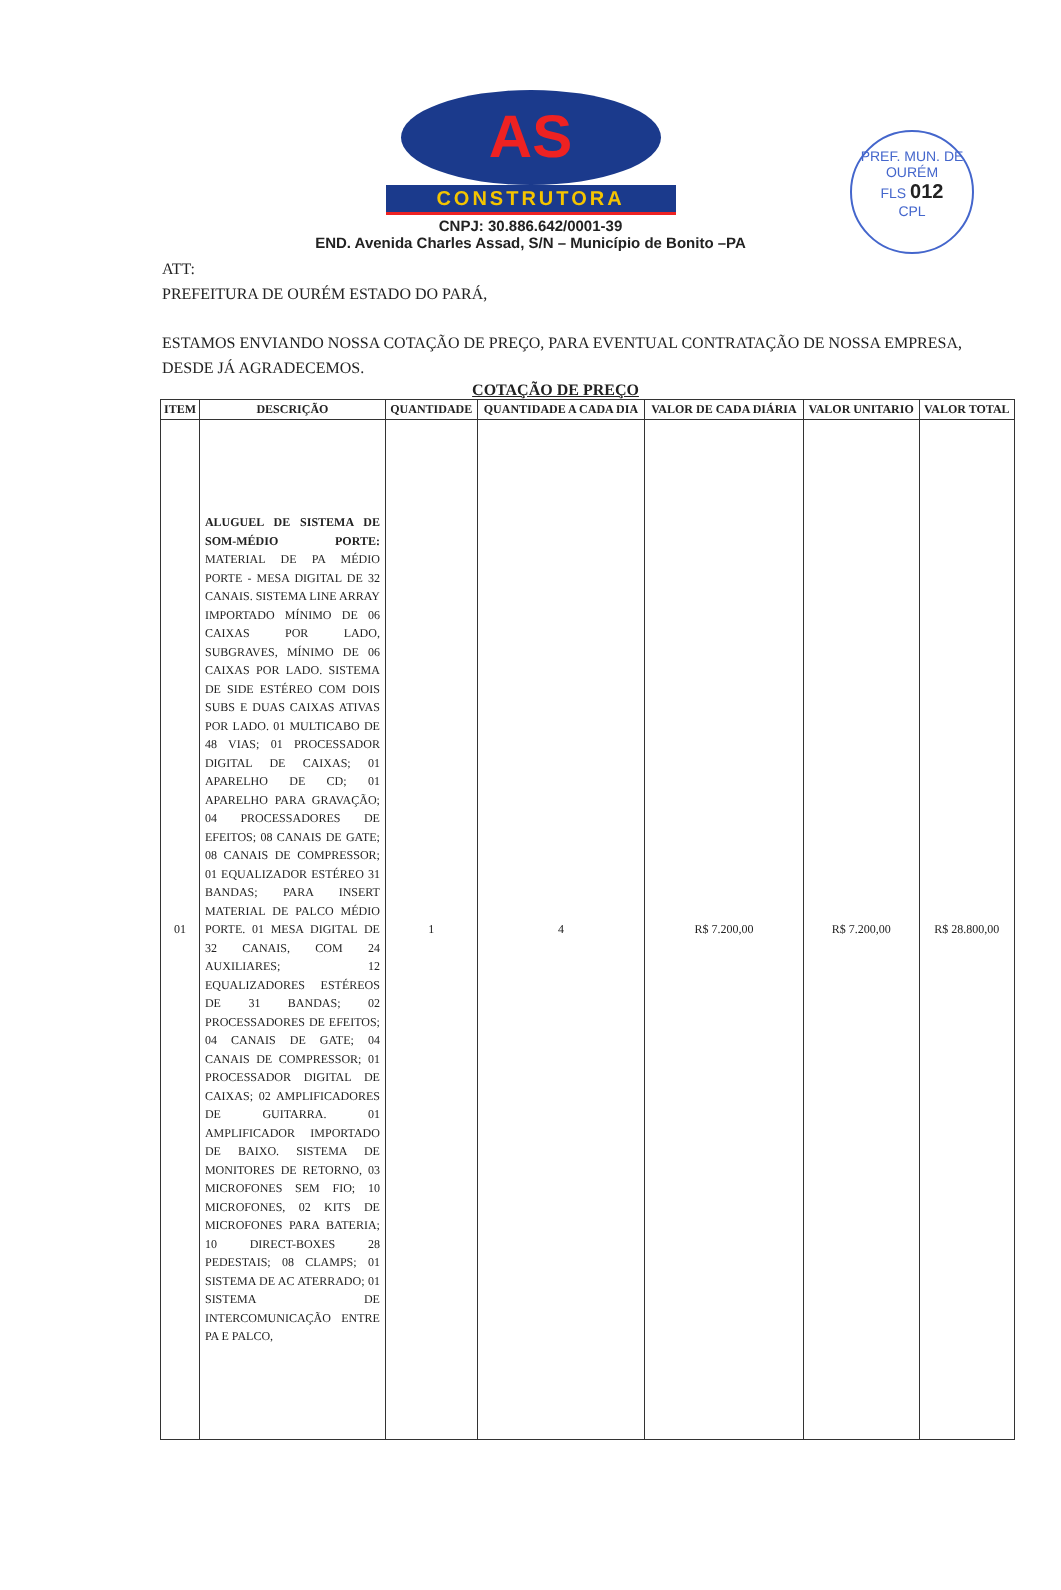PREF. MUN. DE OURÉM
FLS 012
CPL
AS
CONSTRUTORA
CNPJ: 30.886.642/0001-39
END. Avenida Charles Assad, S/N – Município de Bonito –PA
ATT:
PREFEITURA DE OURÉM ESTADO DO PARÁ,
ESTAMOS ENVIANDO NOSSA COTAÇÃO DE PREÇO, PARA EVENTUAL CONTRATAÇÃO DE NOSSA EMPRESA, DESDE JÁ AGRADECEMOS.
COTAÇÃO DE PREÇO
| ITEM | DESCRIÇÃO | QUANTIDADE | QUANTIDADE A CADA DIA | VALOR DE CADA DIÁRIA | VALOR UNITARIO | VALOR TOTAL |
| --- | --- | --- | --- | --- | --- | --- |
| 01 | ALUGUEL DE SISTEMA DE SOM-MÉDIO PORTE: MATERIAL DE PA MÉDIO PORTE - MESA DIGITAL DE 32 CANAIS. SISTEMA LINE ARRAY IMPORTADO MÍNIMO DE 06 CAIXAS POR LADO, SUBGRAVES, MÍNIMO DE 06 CAIXAS POR LADO. SISTEMA DE SIDE ESTÉREO COM DOIS SUBS E DUAS CAIXAS ATIVAS POR LADO. 01 MULTICABO DE 48 VIAS; 01 PROCESSADOR DIGITAL DE CAIXAS; 01 APARELHO DE CD; 01 APARELHO PARA GRAVAÇÃO; 04 PROCESSADORES DE EFEITOS; 08 CANAIS DE GATE; 08 CANAIS DE COMPRESSOR; 01 EQUALIZADOR ESTÉREO 31 BANDAS; PARA INSERT MATERIAL DE PALCO MÉDIO PORTE. 01 MESA DIGITAL DE 32 CANAIS, COM 24 AUXILIARES; 12 EQUALIZADORES ESTÉREOS DE 31 BANDAS; 02 PROCESSADORES DE EFEITOS; 04 CANAIS DE GATE; 04 CANAIS DE COMPRESSOR; 01 PROCESSADOR DIGITAL DE CAIXAS; 02 AMPLIFICADORES DE GUITARRA. 01 AMPLIFICADOR IMPORTADO DE BAIXO. SISTEMA DE MONITORES DE RETORNO, 03 MICROFONES SEM FIO; 10 MICROFONES, 02 KITS DE MICROFONES PARA BATERIA; 10 DIRECT-BOXES 28 PEDESTAIS; 08 CLAMPS; 01 SISTEMA DE AC ATERRADO; 01 SISTEMA DE INTERCOMUNICAÇÃO ENTRE PA E PALCO, | 1 | 4 | R$ 7.200,00 | R$ 7.200,00 | R$ 28.800,00 |